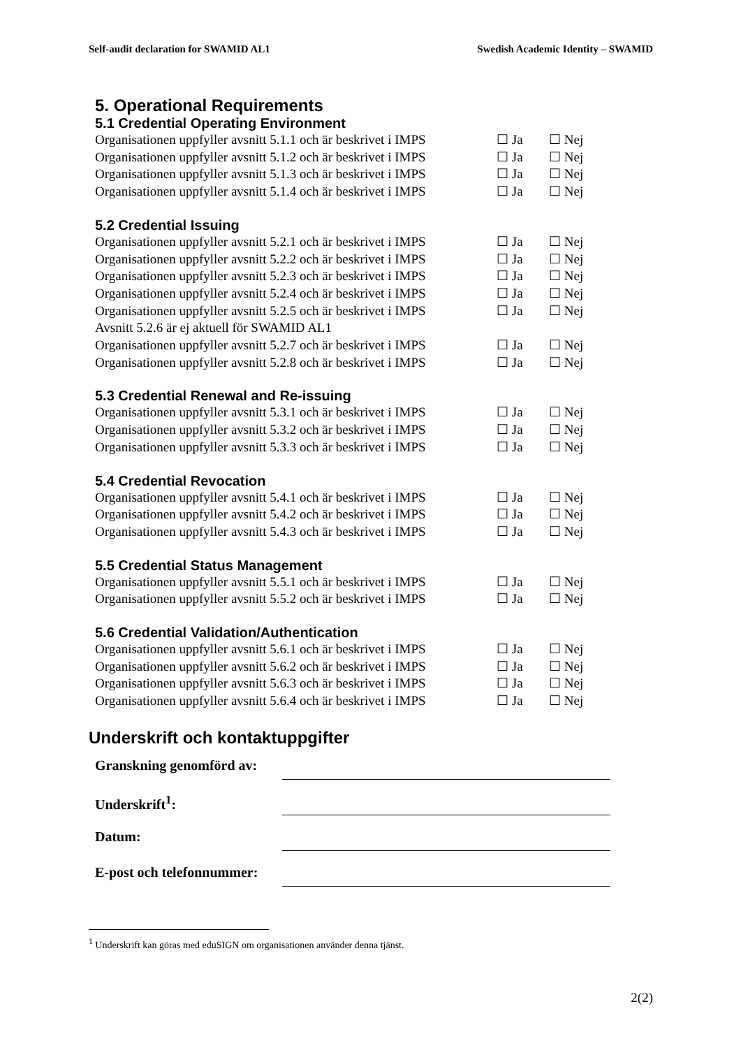Self-audit declaration for SWAMID AL1 Swedish Academic Identity – SWAMID
5. Operational Requirements
5.1 Credential Operating Environment
Organisationen uppfyller avsnitt 5.1.1 och är beskrivet i IMPS ☐ Ja ☐ Nej
Organisationen uppfyller avsnitt 5.1.2 och är beskrivet i IMPS ☐ Ja ☐ Nej
Organisationen uppfyller avsnitt 5.1.3 och är beskrivet i IMPS ☐ Ja ☐ Nej
Organisationen uppfyller avsnitt 5.1.4 och är beskrivet i IMPS ☐ Ja ☐ Nej
5.2 Credential Issuing
Organisationen uppfyller avsnitt 5.2.1 och är beskrivet i IMPS ☐ Ja ☐ Nej
Organisationen uppfyller avsnitt 5.2.2 och är beskrivet i IMPS ☐ Ja ☐ Nej
Organisationen uppfyller avsnitt 5.2.3 och är beskrivet i IMPS ☐ Ja ☐ Nej
Organisationen uppfyller avsnitt 5.2.4 och är beskrivet i IMPS ☐ Ja ☐ Nej
Organisationen uppfyller avsnitt 5.2.5 och är beskrivet i IMPS ☐ Ja ☐ Nej
Avsnitt 5.2.6 är ej aktuell för SWAMID AL1
Organisationen uppfyller avsnitt 5.2.7 och är beskrivet i IMPS ☐ Ja ☐ Nej
Organisationen uppfyller avsnitt 5.2.8 och är beskrivet i IMPS ☐ Ja ☐ Nej
5.3 Credential Renewal and Re-issuing
Organisationen uppfyller avsnitt 5.3.1 och är beskrivet i IMPS ☐ Ja ☐ Nej
Organisationen uppfyller avsnitt 5.3.2 och är beskrivet i IMPS ☐ Ja ☐ Nej
Organisationen uppfyller avsnitt 5.3.3 och är beskrivet i IMPS ☐ Ja ☐ Nej
5.4 Credential Revocation
Organisationen uppfyller avsnitt 5.4.1 och är beskrivet i IMPS ☐ Ja ☐ Nej
Organisationen uppfyller avsnitt 5.4.2 och är beskrivet i IMPS ☐ Ja ☐ Nej
Organisationen uppfyller avsnitt 5.4.3 och är beskrivet i IMPS ☐ Ja ☐ Nej
5.5 Credential Status Management
Organisationen uppfyller avsnitt 5.5.1 och är beskrivet i IMPS ☐ Ja ☐ Nej
Organisationen uppfyller avsnitt 5.5.2 och är beskrivet i IMPS ☐ Ja ☐ Nej
5.6 Credential Validation/Authentication
Organisationen uppfyller avsnitt 5.6.1 och är beskrivet i IMPS ☐ Ja ☐ Nej
Organisationen uppfyller avsnitt 5.6.2 och är beskrivet i IMPS ☐ Ja ☐ Nej
Organisationen uppfyller avsnitt 5.6.3 och är beskrivet i IMPS ☐ Ja ☐ Nej
Organisationen uppfyller avsnitt 5.6.4 och är beskrivet i IMPS ☐ Ja ☐ Nej
Underskrift och kontaktuppgifter
Granskning genomförd av:
Underskrift<sup>1</sup>:
Datum:
E-post och telefonnummer:
<sup>1</sup> Underskrift kan göras med eduSIGN om organisationen använder denna tjänst.
2(2)